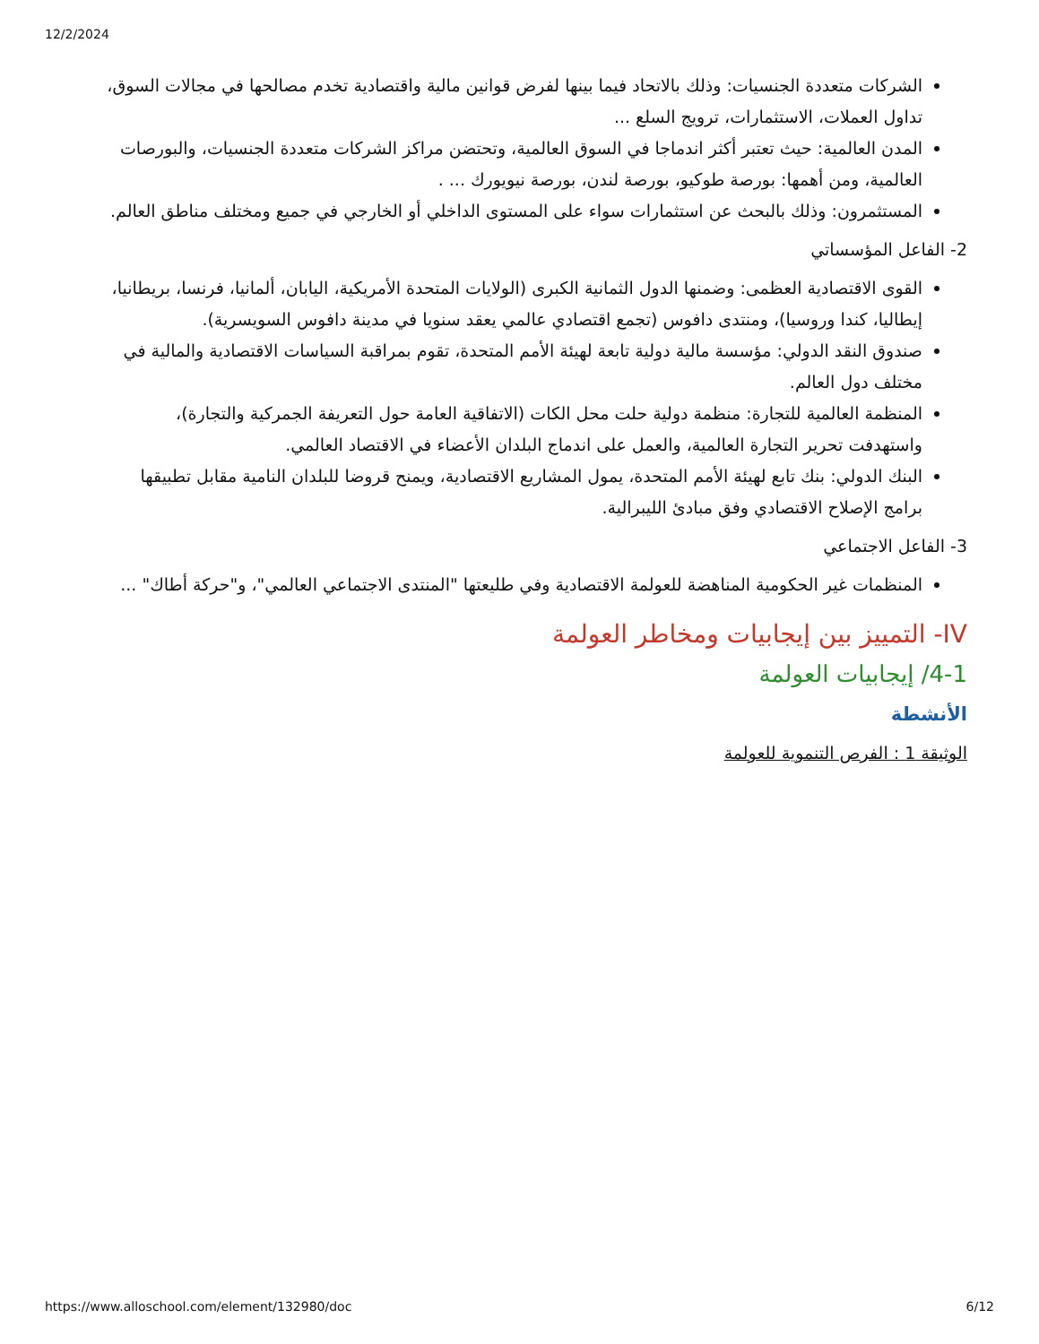12/2/2024
الشركات متعددة الجنسيات: وذلك بالاتحاد فيما بينها لفرض قوانين مالية واقتصادية تخدم مصالحها في مجالات السوق، تداول العملات، الاستثمارات، ترويج السلع ...
المدن العالمية: حيث تعتبر أكثر اندماجا في السوق العالمية، وتحتضن مراكز الشركات متعددة الجنسيات، والبورصات العالمية، ومن أهمها: بورصة طوكيو، بورصة لندن، بورصة نيويورك ... .
المستثمرون: وذلك بالبحث عن استثمارات سواء على المستوى الداخلي أو الخارجي في جميع ومختلف مناطق العالم.
2- الفاعل المؤسساتي
القوى الاقتصادية العظمى: وضمنها الدول الثمانية الكبرى (الولايات المتحدة الأمريكية، اليابان، ألمانيا، فرنسا، بريطانيا، إيطاليا، كندا وروسيا)، ومنتدى دافوس (تجمع اقتصادي عالمي يعقد سنويا في مدينة دافوس السويسرية).
صندوق النقد الدولي: مؤسسة مالية دولية تابعة لهيئة الأمم المتحدة، تقوم بمراقبة السياسات الاقتصادية والمالية في مختلف دول العالم.
المنظمة العالمية للتجارة: منظمة دولية حلت محل الكات (الاتفاقية العامة حول التعريفة الجمركية والتجارة)، واستهدفت تحرير التجارة العالمية، والعمل على اندماج البلدان الأعضاء في الاقتصاد العالمي.
البنك الدولي: بنك تابع لهيئة الأمم المتحدة، يمول المشاريع الاقتصادية، ويمنح قروضا للبلدان النامية مقابل تطبيقها برامج الإصلاح الاقتصادي وفق مبادئ الليبرالية.
3- الفاعل الاجتماعي
المنظمات غير الحكومية المناهضة للعولمة الاقتصادية وفي طليعتها "المنتدى الاجتماعي العالمي"، و"حركة أطاك" ...
IV- التمييز بين إيجابيات ومخاطر العولمة
4-1/ إيجابيات العولمة
الأنشطة
الوثيقة 1 : الفرص التنموية للعولمة
https://www.alloschool.com/element/132980/doc 6/12